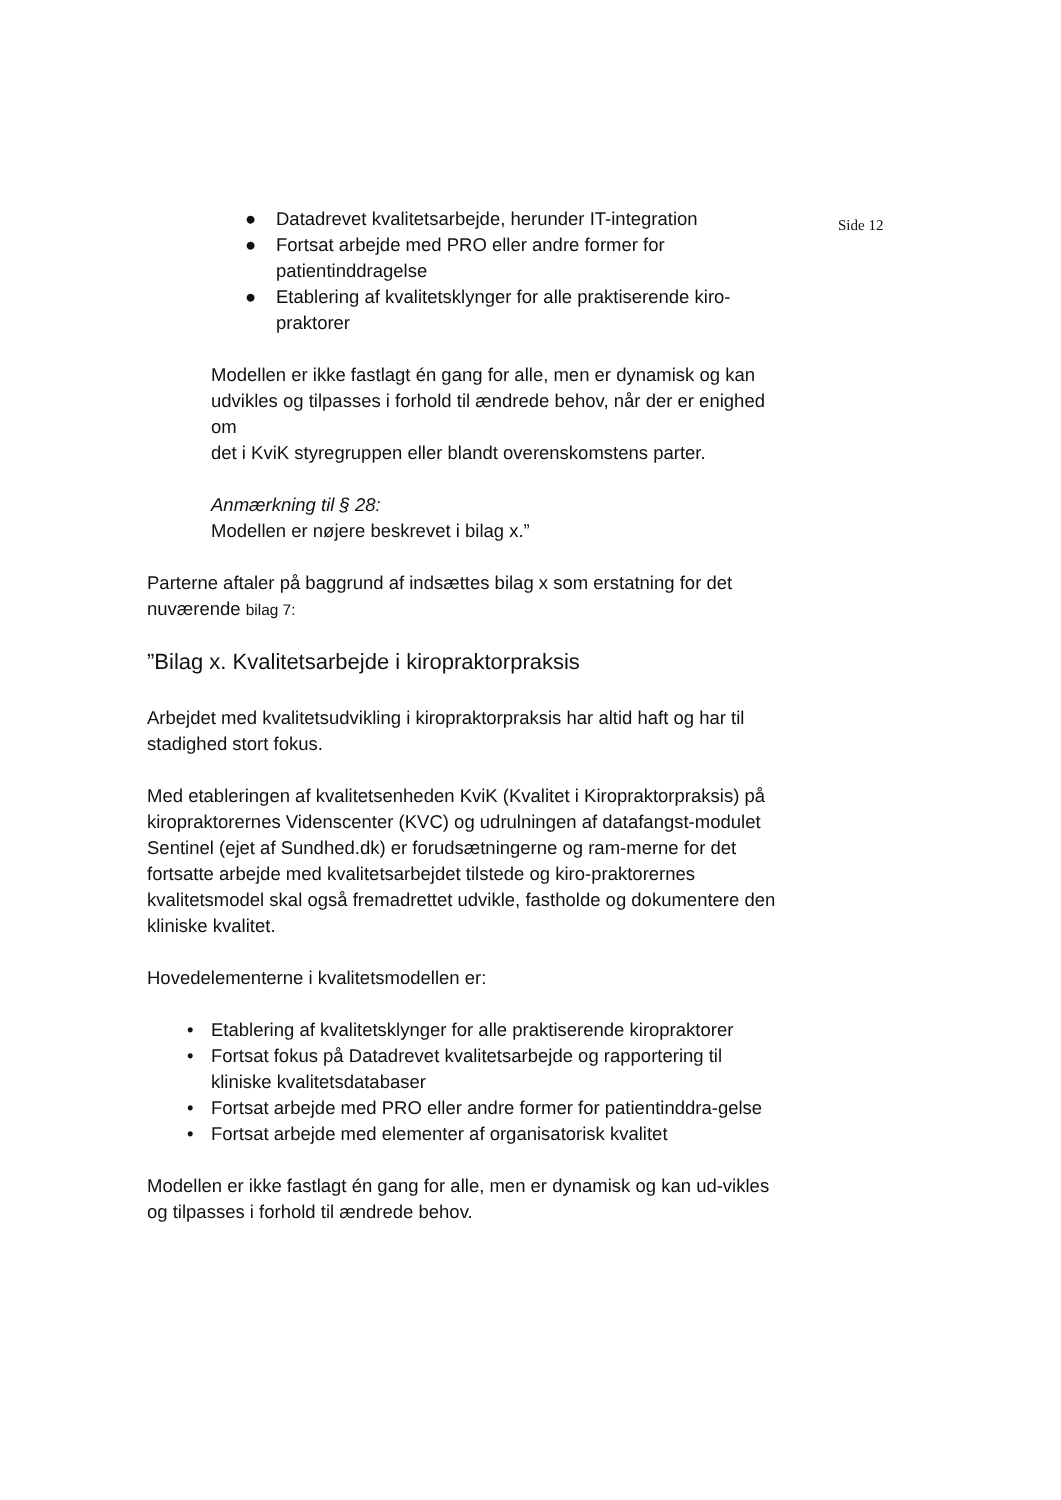Side 12
● Datadrevet kvalitetsarbejde, herunder IT-integration
● Fortsat arbejde med PRO eller andre former for patientinddragelse
● Etablering af kvalitetsklynger for alle praktiserende kiro-praktorer
Modellen er ikke fastlagt én gang for alle, men er dynamisk og kan udvikles og tilpasses i forhold til ændrede behov, når der er enighed om
det i KviK styregruppen eller blandt overenskomstens parter.
Anmærkning til § 28:
Modellen er nøjere beskrevet i bilag x.”
Parterne aftaler på baggrund af indsættes bilag x som erstatning for det nuværende bilag 7:
”Bilag x. Kvalitetsarbejde i kiropraktorpraksis
Arbejdet med kvalitetsudvikling i kiropraktorpraksis har altid haft og har til stadighed stort fokus.
Med etableringen af kvalitetsenheden KviK (Kvalitet i Kiropraktorpraksis) på kiropraktorernes Videnscenter (KVC) og udrulningen af datafangst-modulet Sentinel (ejet af Sundhed.dk) er forudsætningerne og ram-merne for det fortsatte arbejde med kvalitetsarbejdet tilstede og kiro-praktorernes kvalitetsmodel skal også fremadrettet udvikle, fastholde og dokumentere den kliniske kvalitet.
Hovedelementerne i kvalitetsmodellen er:
• Etablering af kvalitetsklynger for alle praktiserende kiropraktorer
• Fortsat fokus på Datadrevet kvalitetsarbejde og rapportering til kliniske kvalitetsdatabaser
• Fortsat arbejde med PRO eller andre former for patientinddra-gelse
• Fortsat arbejde med elementer af organisatorisk kvalitet
Modellen er ikke fastlagt én gang for alle, men er dynamisk og kan ud-vikles og tilpasses i forhold til ændrede behov.